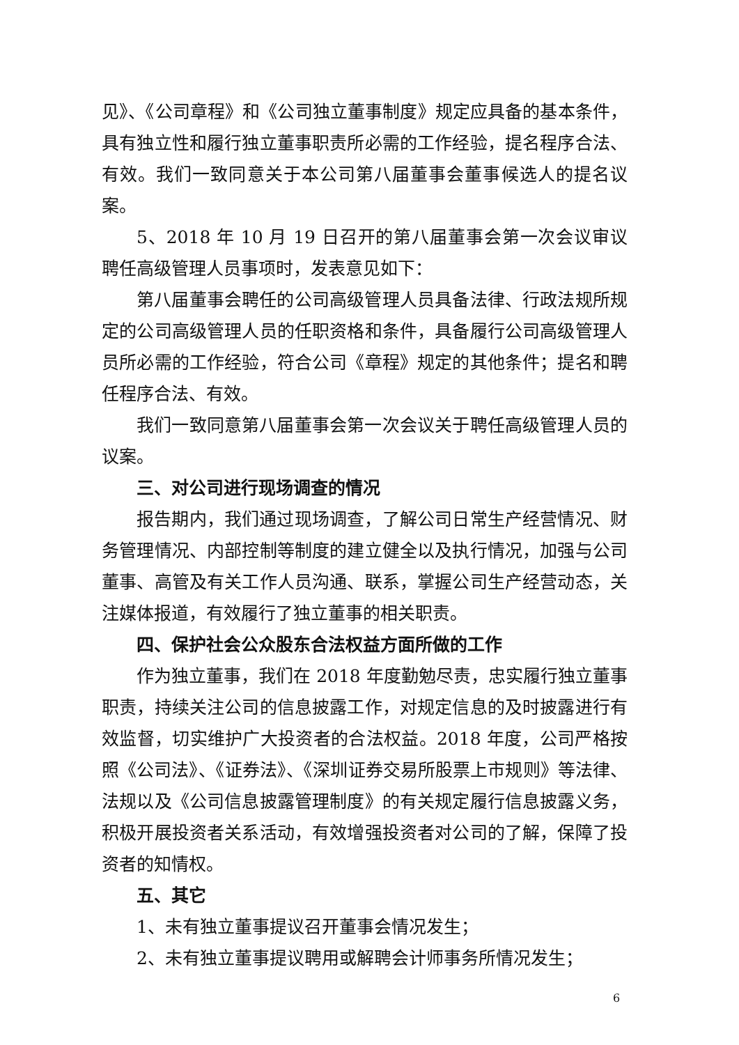见》、《公司章程》和《公司独立董事制度》规定应具备的基本条件，具有独立性和履行独立董事职责所必需的工作经验，提名程序合法、有效。我们一致同意关于本公司第八届董事会董事候选人的提名议案。
5、2018 年 10 月 19 日召开的第八届董事会第一次会议审议聘任高级管理人员事项时，发表意见如下：
第八届董事会聘任的公司高级管理人员具备法律、行政法规所规定的公司高级管理人员的任职资格和条件，具备履行公司高级管理人员所必需的工作经验，符合公司《章程》规定的其他条件；提名和聘任程序合法、有效。
我们一致同意第八届董事会第一次会议关于聘任高级管理人员的议案。
三、对公司进行现场调查的情况
报告期内，我们通过现场调查，了解公司日常生产经营情况、财务管理情况、内部控制等制度的建立健全以及执行情况，加强与公司董事、高管及有关工作人员沟通、联系，掌握公司生产经营动态，关注媒体报道，有效履行了独立董事的相关职责。
四、保护社会公众股东合法权益方面所做的工作
作为独立董事，我们在 2018 年度勤勉尽责，忠实履行独立董事职责，持续关注公司的信息披露工作，对规定信息的及时披露进行有效监督，切实维护广大投资者的合法权益。2018 年度，公司严格按照《公司法》、《证券法》、《深圳证券交易所股票上市规则》等法律、法规以及《公司信息披露管理制度》的有关规定履行信息披露义务，积极开展投资者关系活动，有效增强投资者对公司的了解，保障了投资者的知情权。
五、其它
1、未有独立董事提议召开董事会情况发生；
2、未有独立董事提议聘用或解聘会计师事务所情况发生；
6